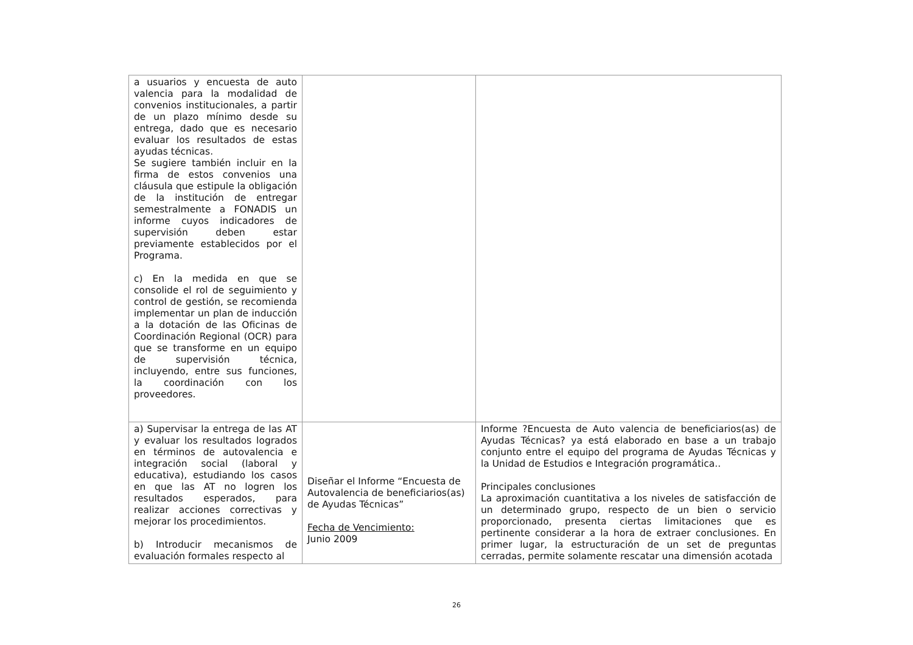| a usuarios y encuesta de auto valencia para la modalidad de convenios institucionales, a partir de un plazo mínimo desde su entrega, dado que es necesario evaluar los resultados de estas ayudas técnicas. Se sugiere también incluir en la firma de estos convenios una cláusula que estipule la obligación de la institución de entregar semestralmente a FONADIS un informe cuyos indicadores de supervisión deben estar previamente establecidos por el Programa. c) En la medida en que se consolide el rol de seguimiento y control de gestión, se recomienda implementar un plan de inducción a la dotación de las Oficinas de Coordinación Regional (OCR) para que se transforme en un equipo de supervisión técnica, incluyendo, entre sus funciones, la coordinación con los proveedores. | | |
| a) Supervisar la entrega de las AT y evaluar los resultados logrados en términos de autovalencia e integración social (laboral y educativa), estudiando los casos en que las AT no logren los resultados esperados, para realizar acciones correctivas y mejorar los procedimientos. b) Introducir mecanismos de evaluación formales respecto al | Diseñar el Informe “Encuesta de Autovalencia de beneficiarios(as) de Ayudas Técnicas” Fecha de Vencimiento: Junio 2009 | Informe ?Encuesta de Auto valencia de beneficiarios(as) de Ayudas Técnicas? ya está elaborado en base a un trabajo conjunto entre el equipo del programa de Ayudas Técnicas y la Unidad de Estudios e Integración programática.. Principales conclusiones La aproximación cuantitativa a los niveles de satisfacción de un determinado grupo, respecto de un bien o servicio proporcionado, presenta ciertas limitaciones que es pertinente considerar a la hora de extraer conclusiones. En primer lugar, la estructuración de un set de preguntas cerradas, permite solamente rescatar una dimensión acotada |
26